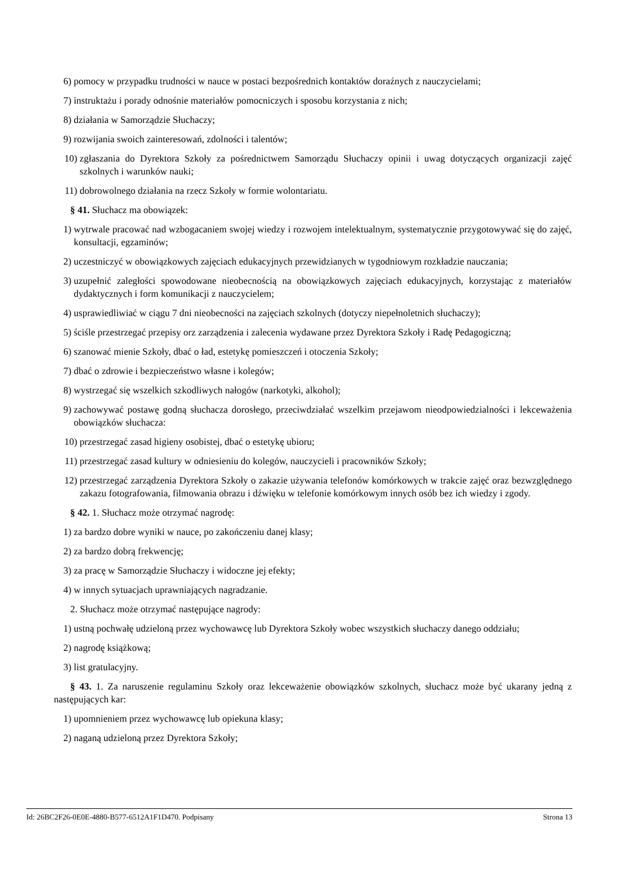6) pomocy w przypadku trudności w nauce w postaci bezpośrednich kontaktów doraźnych z nauczycielami;
7) instruktażu i porady odnośnie materiałów pomocniczych i sposobu korzystania z nich;
8) działania w Samorządzie Słuchaczy;
9) rozwijania swoich zainteresowań, zdolności i talentów;
10) zgłaszania do Dyrektora Szkoły za pośrednictwem Samorządu Słuchaczy opinii i uwag dotyczących organizacji zajęć szkolnych i warunków nauki;
11) dobrowolnego działania na rzecz Szkoły w formie wolontariatu.
§ 41. Słuchacz ma obowiązek:
1) wytrwale pracować nad wzbogacaniem swojej wiedzy i rozwojem intelektualnym, systematycznie przygotowywać się do zajęć, konsultacji, egzaminów;
2) uczestniczyć w obowiązkowych zajęciach edukacyjnych przewidzianych w tygodniowym rozkładzie nauczania;
3) uzupełnić zaległości spowodowane nieobecnością na obowiązkowych zajęciach edukacyjnych, korzystając z materiałów dydaktycznych i form komunikacji z nauczycielem;
4) usprawiedliwiać w ciągu 7 dni nieobecności na zajęciach szkolnych (dotyczy niepełnoletnich słuchaczy);
5) ściśle przestrzegać przepisy orz zarządzenia i zalecenia wydawane przez Dyrektora Szkoły i Radę Pedagogiczną;
6) szanować mienie Szkoły, dbać o ład, estetykę pomieszczeń i otoczenia Szkoły;
7) dbać o zdrowie i bezpieczeństwo własne i kolegów;
8) wystrzegać się wszelkich szkodliwych nałogów (narkotyki, alkohol);
9) zachowywać postawę godną słuchacza dorosłego, przeciwdziałać wszelkim przejawom nieodpowiedzialności i lekceważenia obowiązków słuchacza:
10) przestrzegać zasad higieny osobistej, dbać o estetykę ubioru;
11) przestrzegać zasad kultury w odniesieniu do kolegów, nauczycieli i pracowników Szkoły;
12) przestrzegać zarządzenia Dyrektora Szkoły o zakazie używania telefonów komórkowych w trakcie zajęć oraz bezwzględnego zakazu fotografowania, filmowania obrazu i dźwięku w telefonie komórkowym innych osób bez ich wiedzy i zgody.
§ 42. 1. Słuchacz może otrzymać nagrodę:
1) za bardzo dobre wyniki w nauce, po zakończeniu danej klasy;
2) za bardzo dobrą frekwencję;
3) za pracę w Samorządzie Słuchaczy i widoczne jej efekty;
4) w innych sytuacjach uprawniających nagradzanie.
2. Słuchacz może otrzymać następujące nagrody:
1) ustną pochwałę udzieloną przez wychowawcę lub Dyrektora Szkoły wobec wszystkich słuchaczy danego oddziału;
2) nagrodę książkową;
3) list gratulacyjny.
§ 43. 1. Za naruszenie regulaminu Szkoły oraz lekceważenie obowiązków szkolnych, słuchacz może być ukarany jedną z następujących kar:
1) upomnieniem przez wychowawcę lub opiekuna klasy;
2) naganą udzieloną przez Dyrektora Szkoły;
Id: 26BC2F26-0E0E-4880-B577-6512A1F1D470. Podpisany Strona 13